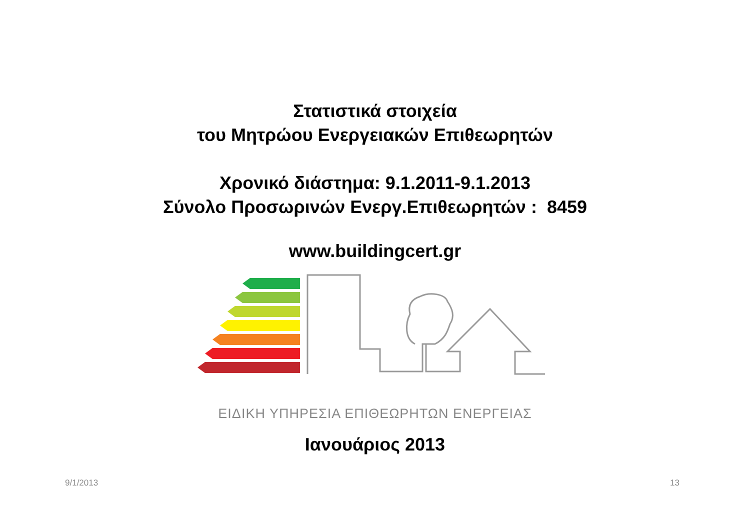Στατιστικά στοιχεία
του Μητρώου Ενεργειακών Επιθεωρητών
Χρονικό διάστημα: 9.1.2011-9.1.2013
Σύνολο Προσωρινών Ενεργ.Επιθεωρητών : 8459
www.buildingcert.gr
ΕΙΔΙΚΗ ΥΠΗΡΕΣΙΑ ΕΠΙΘΕΩΡΗΤΩΝ ΕΝΕΡΓΕΙΑΣ
Ιανουάριος 2013
9/1/2013 13